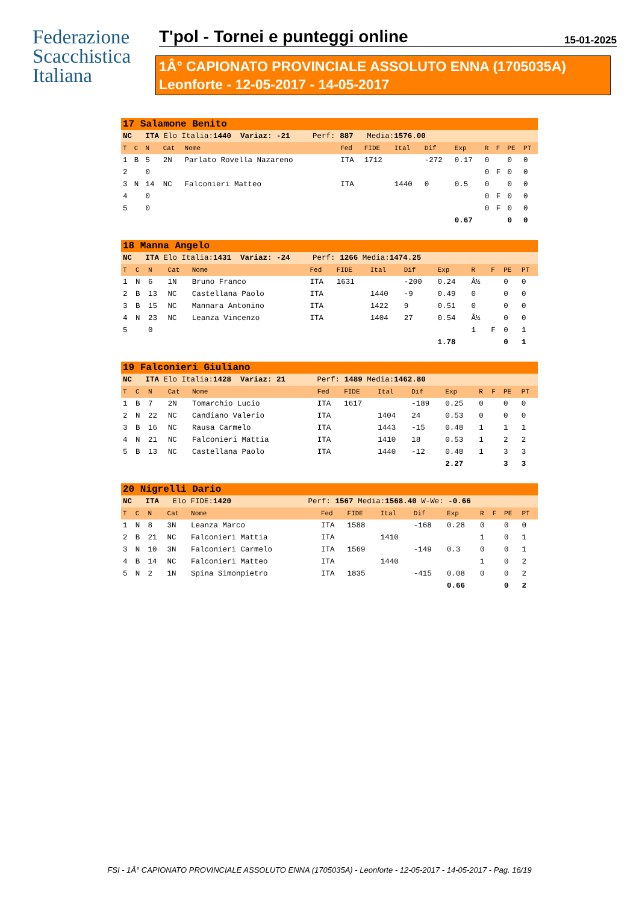Federazione
Scacchistica
Italiana
T'pol - Tornei e punteggi online 15-01-2025
1Â° CAPIONATO PROVINCIALE ASSOLUTO ENNA (1705035A)
Leonforte - 12-05-2017 - 14-05-2017
| 17 Salamone Benito | | | | | | | | | | | | | |
| NC ITA Elo Italia: 1440 Variaz: -21 Perf: 887 Media: 1576.00 | | | | | | | | | | | | | |
| T | C | N | Cat | Nome | Fed | FIDE | Ital | Dif | Exp | R | F | PE | PT |
| 1 | B | 5 | 2N | Parlato Rovella Nazareno | ITA | 1712 | | -272 | 0.17 | 0 | | 0 | 0 |
| 2 | | 0 | | | | | | | | 0 | F | 0 | 0 |
| 3 | N | 14 | NC | Falconieri Matteo | ITA | | 1440 | 0 | 0.5 | 0 | | 0 | 0 |
| 4 | | 0 | | | | | | | | 0 | F | 0 | 0 |
| 5 | | 0 | | | | | | | | 0 | F | 0 | 0 |
| | | | | | | | | | 0.67 | | | 0 | 0 |
| 18 Manna Angelo | | | | | | | | | | | | | |
| NC ITA Elo Italia: 1431 Variaz: -24 Perf: 1266 Media: 1474.25 | | | | | | | | | | | | | |
| T | C | N | Cat | Nome | Fed | FIDE | Ital | Dif | Exp | R | F | PE | PT |
| 1 | N | 6 | 1N | Bruno Franco | ITA | 1631 | | -200 | 0.24 | Â½ | | 0 | 0 |
| 2 | B | 13 | NC | Castellana Paolo | ITA | | 1440 | -9 | 0.49 | 0 | | 0 | 0 |
| 3 | B | 15 | NC | Mannara Antonino | ITA | | 1422 | 9 | 0.51 | 0 | | 0 | 0 |
| 4 | N | 23 | NC | Leanza Vincenzo | ITA | | 1404 | 27 | 0.54 | Â½ | | 0 | 0 |
| 5 | | 0 | | | | | | | | 1 | F | 0 | 1 |
| | | | | | | | | | 1.78 | | | 0 | 1 |
| 19 Falconieri Giuliano | | | | | | | | | | | | | |
| NC ITA Elo Italia: 1428 Variaz: 21 Perf: 1489 Media: 1462.80 | | | | | | | | | | | | | |
| T | C | N | Cat | Nome | Fed | FIDE | Ital | Dif | Exp | R | F | PE | PT |
| 1 | B | 7 | 2N | Tomarchio Lucio | ITA | 1617 | | -189 | 0.25 | 0 | | 0 | 0 |
| 2 | N | 22 | NC | Candiano Valerio | ITA | | 1404 | 24 | 0.53 | 0 | | 0 | 0 |
| 3 | B | 16 | NC | Rausa Carmelo | ITA | | 1443 | -15 | 0.48 | 1 | | 1 | 1 |
| 4 | N | 21 | NC | Falconieri Mattia | ITA | | 1410 | 18 | 0.53 | 1 | | 2 | 2 |
| 5 | B | 13 | NC | Castellana Paolo | ITA | | 1440 | -12 | 0.48 | 1 | | 3 | 3 |
| | | | | | | | | | 2.27 | | | 3 | 3 |
| 20 Nigrelli Dario | | | | | | | | | | | | | |
| NC ITA Elo FIDE: 1420 Perf: 1567 Media: 1568.40 W-We: -0.66 | | | | | | | | | | | | | |
| T | C | N | Cat | Nome | Fed | FIDE | Ital | Dif | Exp | R | F | PE | PT |
| 1 | N | 8 | 3N | Leanza Marco | ITA | 1588 | | -168 | 0.28 | 0 | | 0 | 0 |
| 2 | B | 21 | NC | Falconieri Mattia | ITA | | 1410 | | | 1 | | 0 | 1 |
| 3 | N | 10 | 3N | Falconieri Carmelo | ITA | 1569 | | -149 | 0.3 | 0 | | 0 | 1 |
| 4 | B | 14 | NC | Falconieri Matteo | ITA | | 1440 | | | 1 | | 0 | 2 |
| 5 | N | 2 | 1N | Spina Simonpietro | ITA | 1835 | | -415 | 0.08 | 0 | | 0 | 2 |
| | | | | | | | | | 0.66 | | | 0 | 2 |
FSI - 1Â° CAPIONATO PROVINCIALE ASSOLUTO ENNA (1705035A) - Leonforte - 12-05-2017 - 14-05-2017 - Pag. 16/19